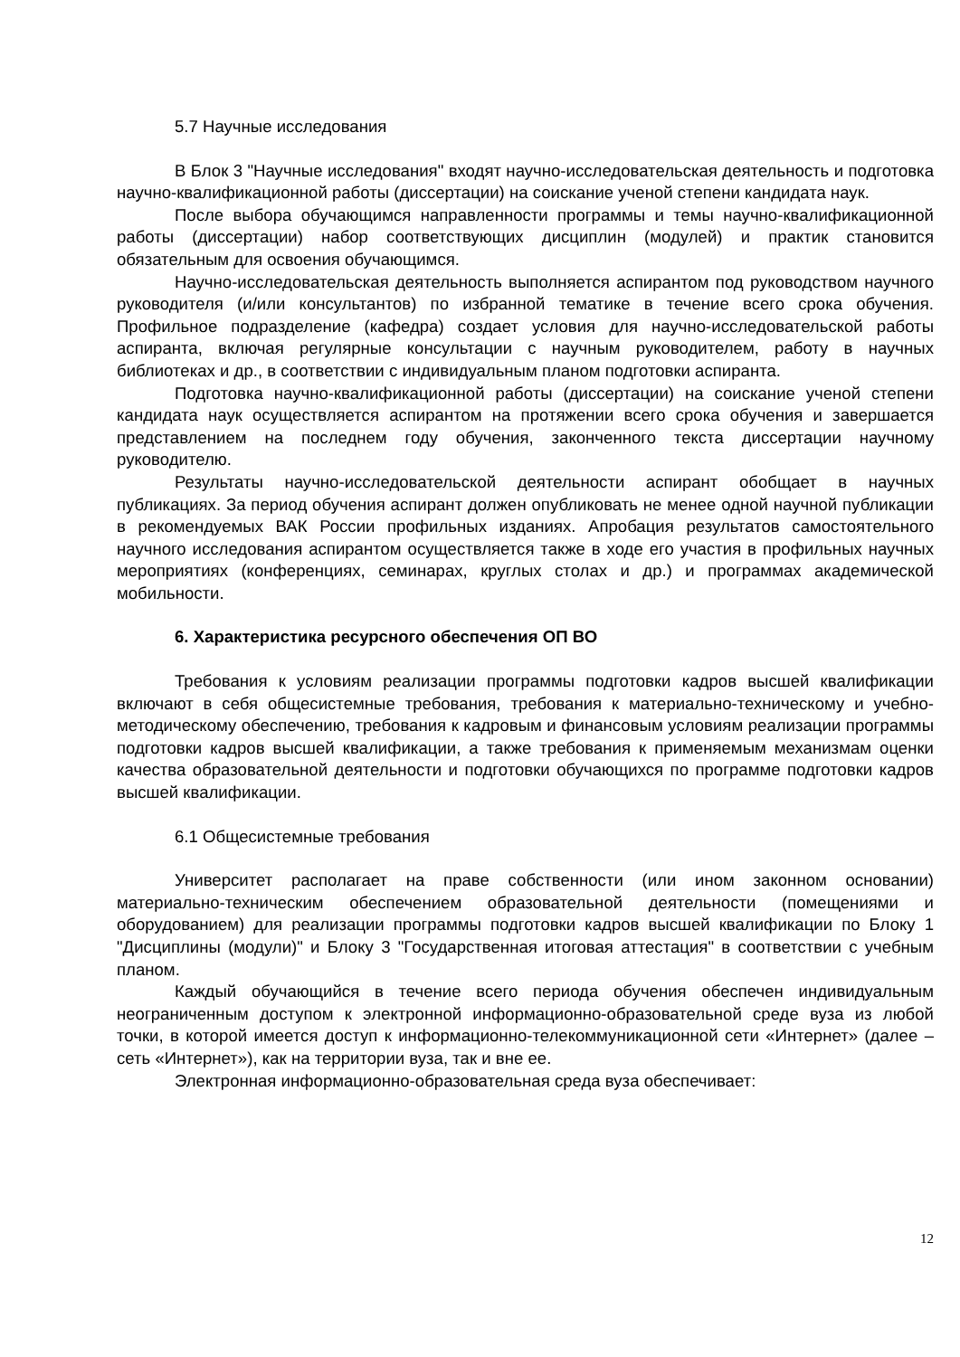5.7 Научные исследования
В Блок 3 "Научные исследования" входят научно-исследовательская деятельность и подготовка научно-квалификационной работы (диссертации) на соискание ученой степени кандидата наук.
После выбора обучающимся направленности программы и темы научно-квалификационной работы (диссертации) набор соответствующих дисциплин (модулей) и практик становится обязательным для освоения обучающимся.
Научно-исследовательская деятельность выполняется аспирантом под руководством научного руководителя (и/или консультантов) по избранной тематике в течение всего срока обучения. Профильное подразделение (кафедра) создает условия для научно-исследовательской работы аспиранта, включая регулярные консультации с научным руководителем, работу в научных библиотеках и др., в соответствии с индивидуальным планом подготовки аспиранта.
Подготовка научно-квалификационной работы (диссертации) на соискание ученой степени кандидата наук осуществляется аспирантом на протяжении всего срока обучения и завершается представлением на последнем году обучения, законченного текста диссертации научному руководителю.
Результаты научно-исследовательской деятельности аспирант обобщает в научных публикациях. За период обучения аспирант должен опубликовать не менее одной научной публикации в рекомендуемых ВАК России профильных изданиях. Апробация результатов самостоятельного научного исследования аспирантом осуществляется также в ходе его участия в профильных научных мероприятиях (конференциях, семинарах, круглых столах и др.) и программах академической мобильности.
6. Характеристика ресурсного обеспечения ОП ВО
Требования к условиям реализации программы подготовки кадров высшей квалификации включают в себя общесистемные требования, требования к материально-техническому и учебно-методическому обеспечению, требования к кадровым и финансовым условиям реализации программы подготовки кадров высшей квалификации, а также требования к применяемым механизмам оценки качества образовательной деятельности и подготовки обучающихся по программе подготовки кадров высшей квалификации.
6.1 Общесистемные требования
Университет располагает на праве собственности (или ином законном основании) материально-техническим обеспечением образовательной деятельности (помещениями и оборудованием) для реализации программы подготовки кадров высшей квалификации по Блоку 1 "Дисциплины (модули)" и Блоку 3 "Государственная итоговая аттестация" в соответствии с учебным планом.
Каждый обучающийся в течение всего периода обучения обеспечен индивидуальным неограниченным доступом к электронной информационно-образовательной среде вуза из любой точки, в которой имеется доступ к информационно-телекоммуникационной сети «Интернет» (далее – сеть «Интернет»), как на территории вуза, так и вне ее.
Электронная информационно-образовательная среда вуза обеспечивает:
12